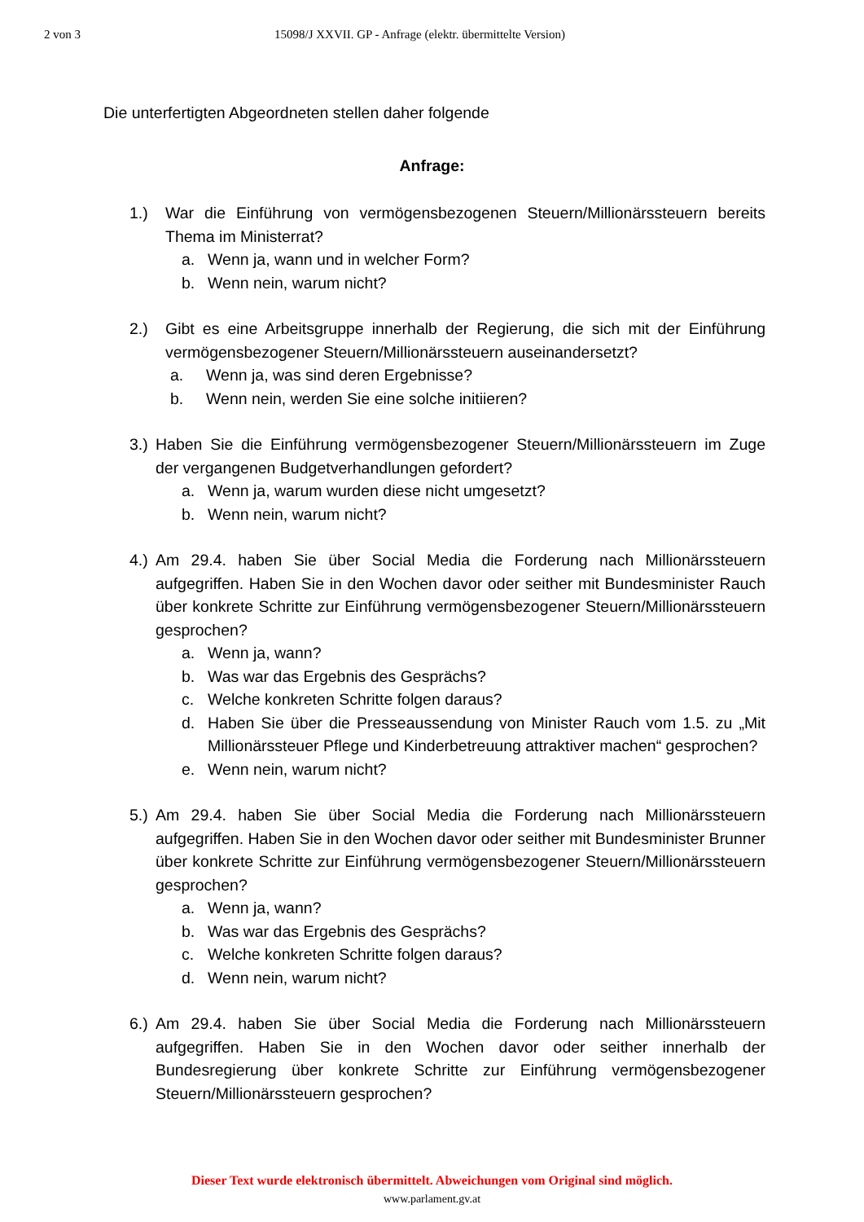2 von 3 15098/J XXVII. GP - Anfrage (elektr. übermittelte Version)
Die unterfertigten Abgeordneten stellen daher folgende
Anfrage:
1.) War die Einführung von vermögensbezogenen Steuern/Millionärssteuern bereits Thema im Ministerrat?
a. Wenn ja, wann und in welcher Form?
b. Wenn nein, warum nicht?
2.) Gibt es eine Arbeitsgruppe innerhalb der Regierung, die sich mit der Einführung vermögensbezogener Steuern/Millionärssteuern auseinandersetzt?
a. Wenn ja, was sind deren Ergebnisse?
b. Wenn nein, werden Sie eine solche initiieren?
3.) Haben Sie die Einführung vermögensbezogener Steuern/Millionärssteuern im Zuge der vergangenen Budgetverhandlungen gefordert?
a. Wenn ja, warum wurden diese nicht umgesetzt?
b. Wenn nein, warum nicht?
4.) Am 29.4. haben Sie über Social Media die Forderung nach Millionärssteuern aufgegriffen. Haben Sie in den Wochen davor oder seither mit Bundesminister Rauch über konkrete Schritte zur Einführung vermögensbezogener Steuern/Millionärssteuern gesprochen?
a. Wenn ja, wann?
b. Was war das Ergebnis des Gesprächs?
c. Welche konkreten Schritte folgen daraus?
d. Haben Sie über die Presseaussendung von Minister Rauch vom 1.5. zu „Mit Millionärssteuer Pflege und Kinderbetreuung attraktiver machen“ gesprochen?
e. Wenn nein, warum nicht?
5.) Am 29.4. haben Sie über Social Media die Forderung nach Millionärssteuern aufgegriffen. Haben Sie in den Wochen davor oder seither mit Bundesminister Brunner über konkrete Schritte zur Einführung vermögensbezogener Steuern/Millionärssteuern gesprochen?
a. Wenn ja, wann?
b. Was war das Ergebnis des Gesprächs?
c. Welche konkreten Schritte folgen daraus?
d. Wenn nein, warum nicht?
6.) Am 29.4. haben Sie über Social Media die Forderung nach Millionärssteuern aufgegriffen. Haben Sie in den Wochen davor oder seither innerhalb der Bundesregierung über konkrete Schritte zur Einführung vermögensbezogener Steuern/Millionärssteuern gesprochen?
Dieser Text wurde elektronisch übermittelt. Abweichungen vom Original sind möglich.
www.parlament.gv.at